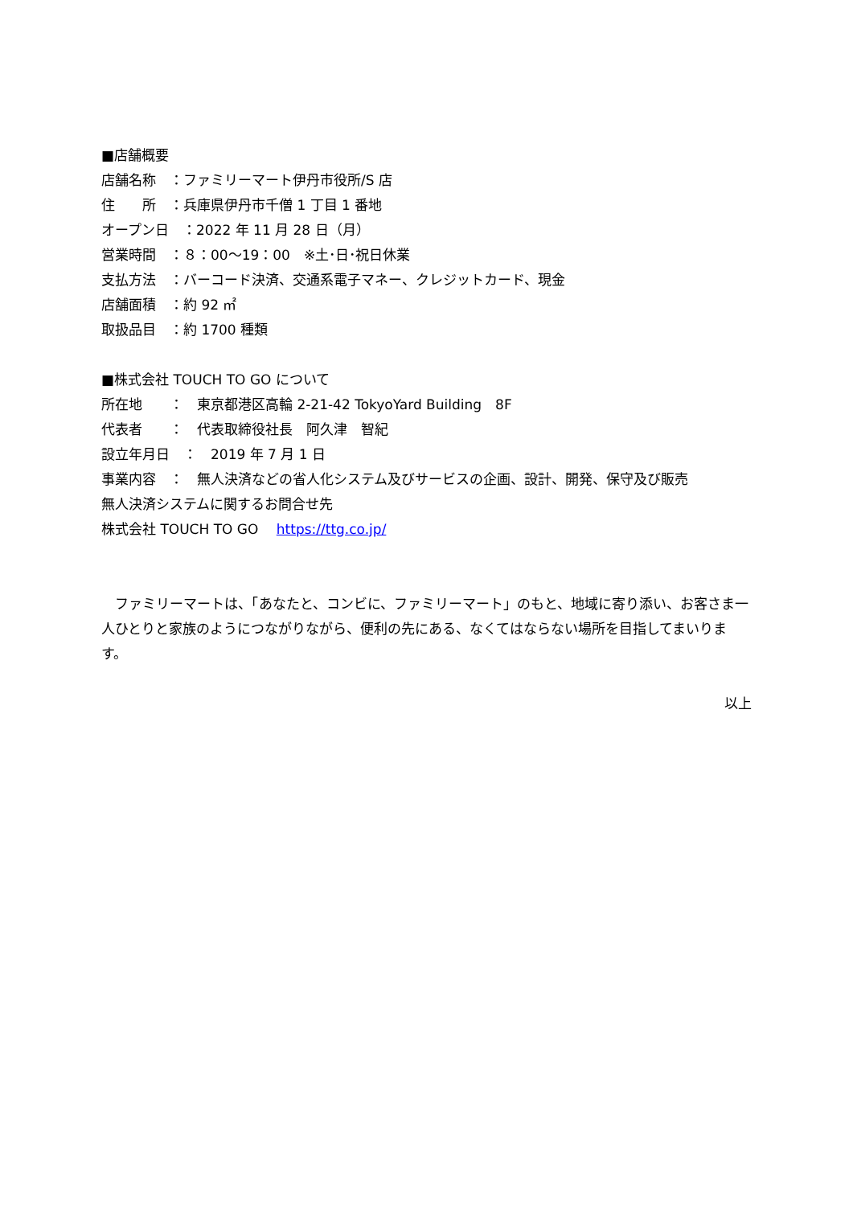■店舗概要
店舗名称　：ファミリーマート伊丹市役所/S 店
住　　所　：兵庫県伊丹市千僧 1 丁目 1 番地
オープン日　：2022 年 11 月 28 日（月）
営業時間　：８：00～19：00　※土･日･祝日休業
支払方法　：バーコード決済、交通系電子マネー、クレジットカード、現金
店舗面積　：約 92 ㎡
取扱品目　：約 1700 種類
■株式会社 TOUCH TO GO について
所在地　　：　東京都港区高輪 2-21-42 TokyoYard Building　8F
代表者　　：　代表取締役社長　阿久津　智紀
設立年月日　：　2019 年 7 月 1 日
事業内容　：　無人決済などの省人化システム及びサービスの企画、設計、開発、保守及び販売
無人決済システムに関するお問合せ先
株式会社 TOUCH TO GO　 https://ttg.co.jp/
　ファミリーマートは、「あなたと、コンビに、ファミリーマート」のもと、地域に寄り添い、お客さま一人ひとりと家族のようにつながりながら、便利の先にある、なくてはならない場所を目指してまいります。
以上